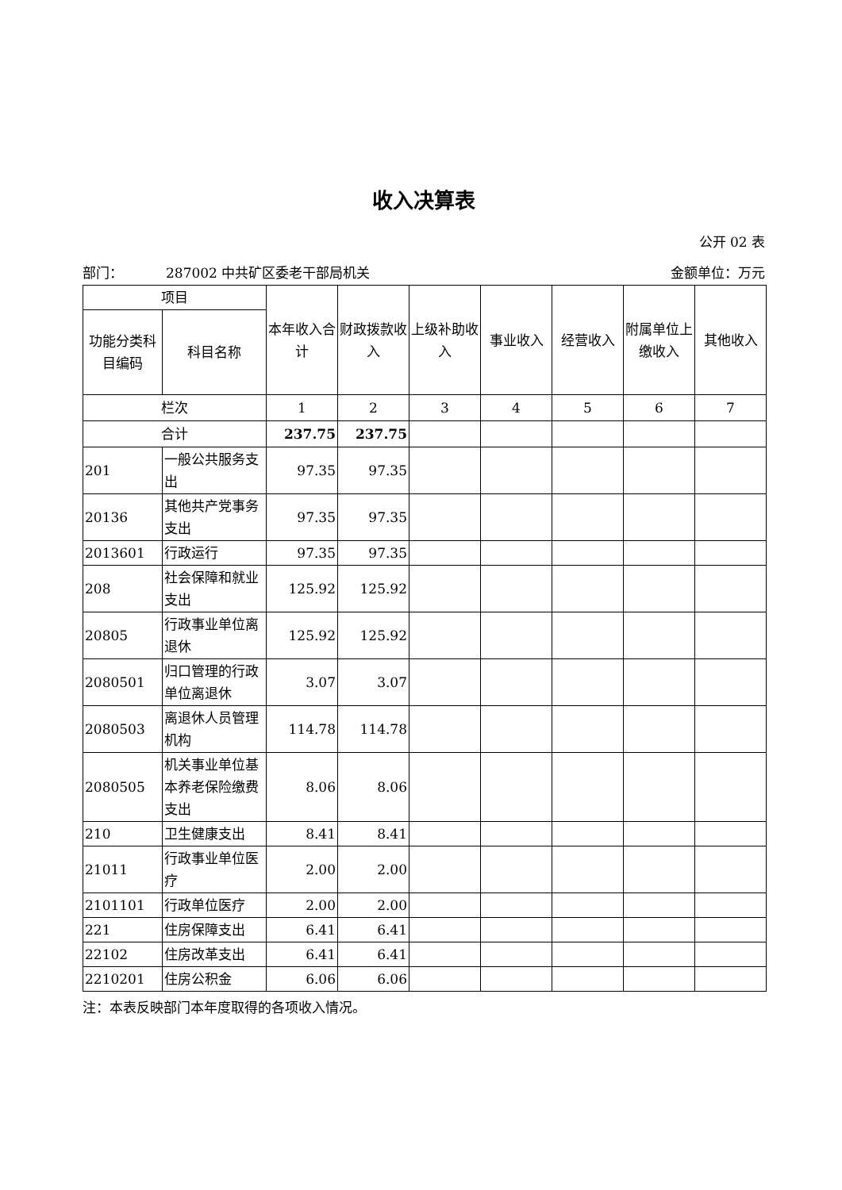收入决算表
公开 02 表
部门： 287002 中共矿区委老干部局机关 金额单位：万元
| 项目 | | 本年收入合计 | 财政拨款收入 | 上级补助收入 | 事业收入 | 经营收入 | 附属单位上缴收入 | 其他收入 |
| --- | --- | --- | --- | --- | --- | --- | --- | --- |
| 功能分类科目编码 | 科目名称 | | | | | | | |
| 栏次 | | 1 | 2 | 3 | 4 | 5 | 6 | 7 |
| 合计 | | 237.75 | 237.75 | | | | | |
| 201 | 一般公共服务支出 | 97.35 | 97.35 | | | | | |
| 20136 | 其他共产党事务支出 | 97.35 | 97.35 | | | | | |
| 2013601 | 行政运行 | 97.35 | 97.35 | | | | | |
| 208 | 社会保障和就业支出 | 125.92 | 125.92 | | | | | |
| 20805 | 行政事业单位离退休 | 125.92 | 125.92 | | | | | |
| 2080501 | 归口管理的行政单位离退休 | 3.07 | 3.07 | | | | | |
| 2080503 | 离退休人员管理机构 | 114.78 | 114.78 | | | | | |
| 2080505 | 机关事业单位基本养老保险缴费支出 | 8.06 | 8.06 | | | | | |
| 210 | 卫生健康支出 | 8.41 | 8.41 | | | | | |
| 21011 | 行政事业单位医疗 | 2.00 | 2.00 | | | | | |
| 2101101 | 行政单位医疗 | 2.00 | 2.00 | | | | | |
| 221 | 住房保障支出 | 6.41 | 6.41 | | | | | |
| 22102 | 住房改革支出 | 6.41 | 6.41 | | | | | |
| 2210201 | 住房公积金 | 6.06 | 6.06 | | | | | |
注：本表反映部门本年度取得的各项收入情况。